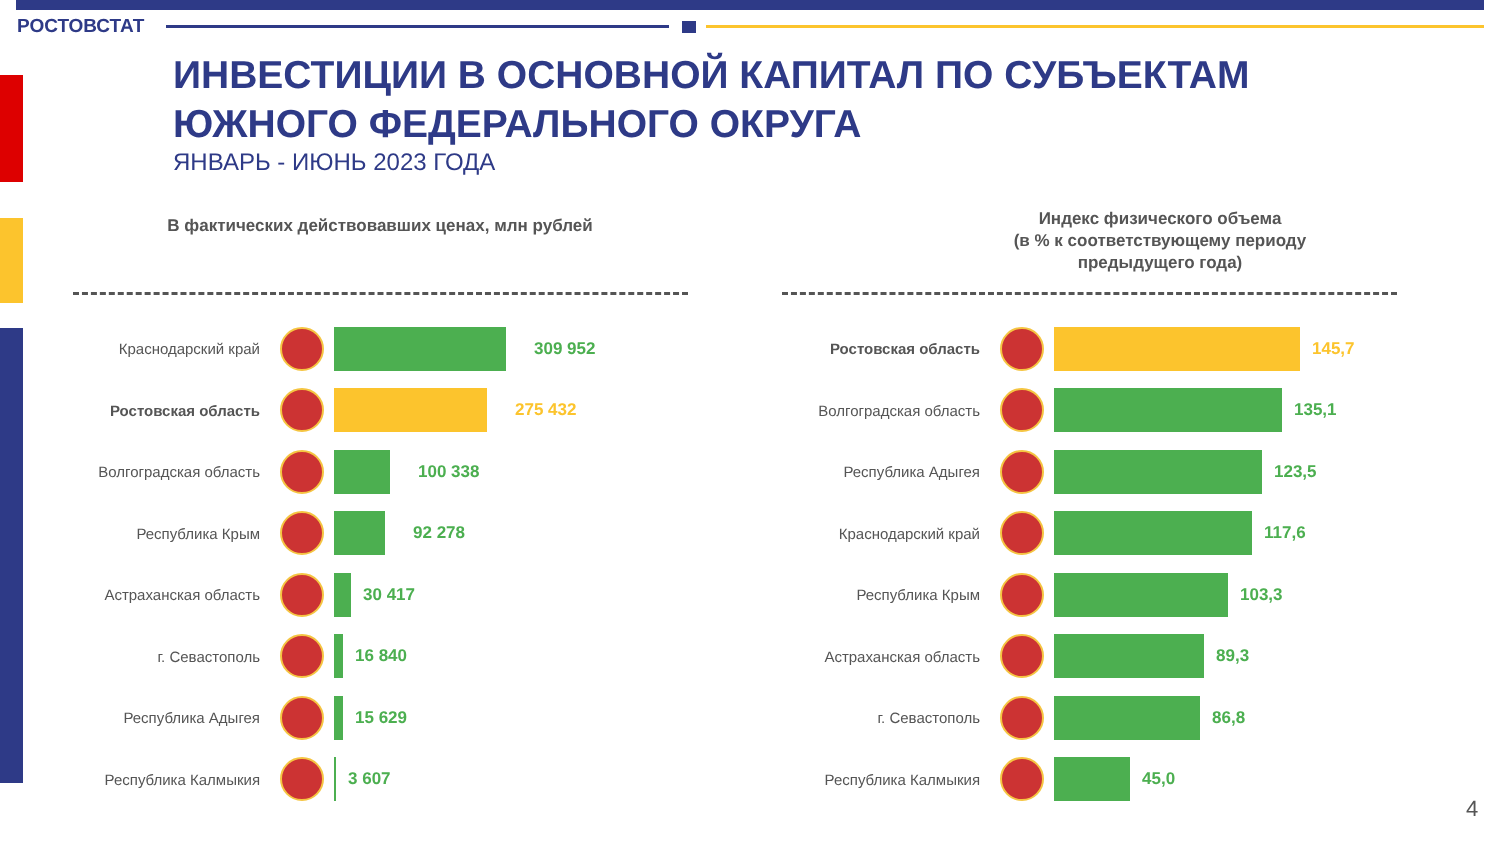РОСТОВСТАТ
ИНВЕСТИЦИИ В ОСНОВНОЙ КАПИТАЛ ПО СУБЪЕКТАМ
ЮЖНОГО ФЕДЕРАЛЬНОГО ОКРУГА
ЯНВАРЬ - ИЮНЬ 2023 ГОДА
В фактических действовавших ценах, млн рублей
Индекс физического объема
(в % к соответствующему периоду
предыдущего года)
Краснодарский край 309 952
Ростовская область 275 432
Волгоградская область 100 338
Республика Крым 92 278
Астраханская область 30 417
г. Севастополь 16 840
Республика Адыгея 15 629
Республика Калмыкия 3 607
Ростовская область 145,7
Волгоградская область 135,1
Республика Адыгея 123,5
Краснодарский край 117,6
Республика Крым 103,3
Астраханская область 89,3
г. Севастополь 86,8
Республика Калмыкия 45,0
4